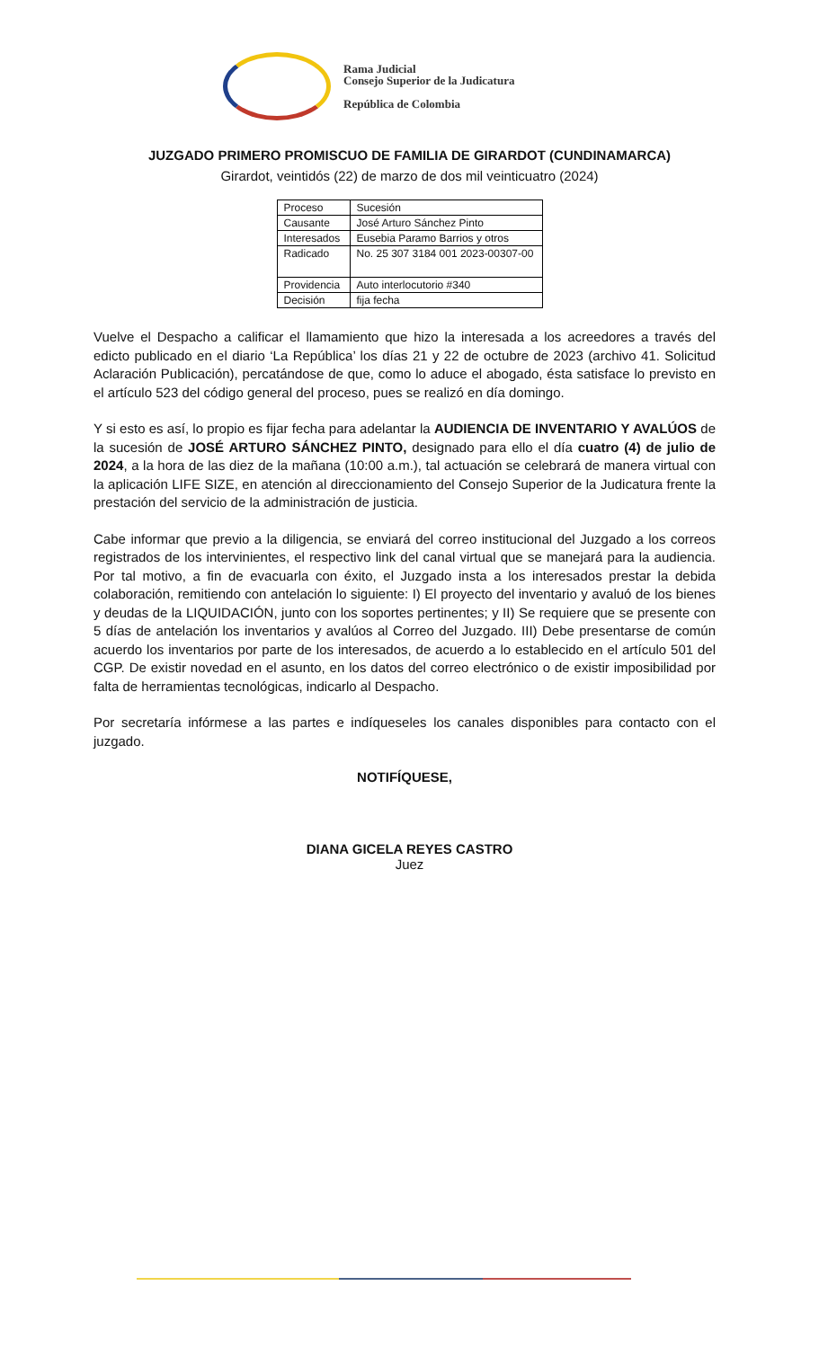Rama Judicial
Consejo Superior de la Judicatura
República de Colombia
JUZGADO PRIMERO PROMISCUO DE FAMILIA DE GIRARDOT (CUNDINAMARCA)
Girardot, veintidós (22) de marzo de dos mil veinticuatro (2024)
| Proceso | Sucesión |
| Causante | José Arturo Sánchez Pinto |
| Interesados | Eusebia Paramo Barrios y otros |
| Radicado | No. 25 307 3184 001 2023-00307-00 |
| Providencia | Auto interlocutorio #340 |
| Decisión | fija fecha |
Vuelve el Despacho a calificar el llamamiento que hizo la interesada a los acreedores a través del edicto publicado en el diario ‘La República’ los días 21 y 22 de octubre de 2023 (archivo 41. Solicitud Aclaración Publicación), percatándose de que, como lo aduce el abogado, ésta satisface lo previsto en el artículo 523 del código general del proceso, pues se realizó en día domingo.
Y si esto es así, lo propio es fijar fecha para adelantar la AUDIENCIA DE INVENTARIO Y AVALÚOS de la sucesión de JOSÉ ARTURO SÁNCHEZ PINTO, designado para ello el día cuatro (4) de julio de 2024, a la hora de las diez de la mañana (10:00 a.m.), tal actuación se celebrará de manera virtual con la aplicación LIFE SIZE, en atención al direccionamiento del Consejo Superior de la Judicatura frente la prestación del servicio de la administración de justicia.
Cabe informar que previo a la diligencia, se enviará del correo institucional del Juzgado a los correos registrados de los intervinientes, el respectivo link del canal virtual que se manejará para la audiencia. Por tal motivo, a fin de evacuarla con éxito, el Juzgado insta a los interesados prestar la debida colaboración, remitiendo con antelación lo siguiente: I) El proyecto del inventario y avaluó de los bienes y deudas de la LIQUIDACIÓN, junto con los soportes pertinentes; y II) Se requiere que se presente con 5 días de antelación los inventarios y avalúos al Correo del Juzgado. III) Debe presentarse de común acuerdo los inventarios por parte de los interesados, de acuerdo a lo establecido en el artículo 501 del CGP. De existir novedad en el asunto, en los datos del correo electrónico o de existir imposibilidad por falta de herramientas tecnológicas, indicarlo al Despacho.
Por secretaría infórmese a las partes e indíqueseles los canales disponibles para contacto con el juzgado.
NOTIFÍQUESE,
DIANA GICELA REYES CASTRO
Juez